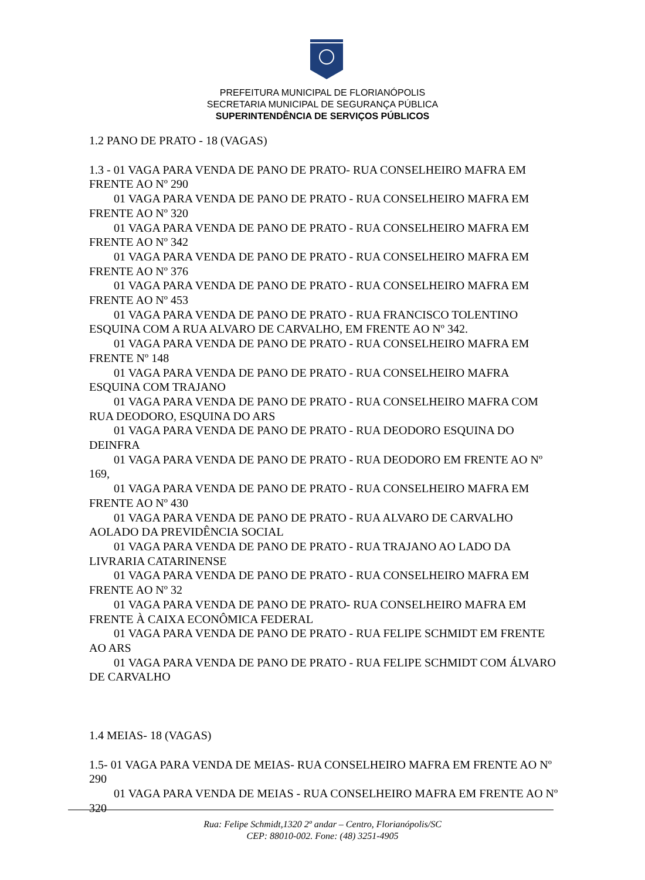PREFEITURA MUNICIPAL DE FLORIANÓPOLIS
SECRETARIA MUNICIPAL DE SEGURANÇA PÚBLICA
SUPERINTENDÊNCIA DE SERVIÇOS PÚBLICOS
1.2 PANO DE PRATO - 18 (VAGAS)
1.3 - 01 VAGA PARA VENDA DE PANO DE PRATO- RUA CONSELHEIRO MAFRA EM FRENTE AO Nº 290
01 VAGA PARA VENDA DE PANO DE PRATO - RUA CONSELHEIRO MAFRA EM FRENTE AO Nº 320
01 VAGA PARA VENDA DE PANO DE PRATO - RUA CONSELHEIRO MAFRA EM FRENTE AO Nº 342
01 VAGA PARA VENDA DE PANO DE PRATO - RUA CONSELHEIRO MAFRA EM FRENTE AO Nº 376
01 VAGA PARA VENDA DE PANO DE PRATO - RUA CONSELHEIRO MAFRA EM FRENTE AO Nº 453
01 VAGA PARA VENDA DE PANO DE PRATO - RUA FRANCISCO TOLENTINO ESQUINA COM A RUA ALVARO DE CARVALHO, EM FRENTE AO Nº 342.
01 VAGA PARA VENDA DE PANO DE PRATO - RUA CONSELHEIRO MAFRA EM FRENTE Nº 148
01 VAGA PARA VENDA DE PANO DE PRATO - RUA CONSELHEIRO MAFRA ESQUINA COM TRAJANO
01 VAGA PARA VENDA DE PANO DE PRATO - RUA CONSELHEIRO MAFRA COM RUA DEODORO, ESQUINA DO ARS
01 VAGA PARA VENDA DE PANO DE PRATO - RUA DEODORO ESQUINA DO DEINFRA
01 VAGA PARA VENDA DE PANO DE PRATO - RUA DEODORO EM FRENTE AO Nº 169,
01 VAGA PARA VENDA DE PANO DE PRATO - RUA CONSELHEIRO MAFRA EM FRENTE AO Nº 430
01 VAGA PARA VENDA DE PANO DE PRATO - RUA ALVARO DE CARVALHO AOLADO DA PREVIDÊNCIA SOCIAL
01 VAGA PARA VENDA DE PANO DE PRATO - RUA TRAJANO AO LADO DA LIVRARIA CATARINENSE
01 VAGA PARA VENDA DE PANO DE PRATO - RUA CONSELHEIRO MAFRA EM FRENTE AO Nº 32
01 VAGA PARA VENDA DE PANO DE PRATO- RUA CONSELHEIRO MAFRA EM FRENTE À CAIXA ECONÔMICA FEDERAL
01 VAGA PARA VENDA DE PANO DE PRATO - RUA FELIPE SCHMIDT EM FRENTE AO ARS
01 VAGA PARA VENDA DE PANO DE PRATO - RUA FELIPE SCHMIDT COM ÁLVARO DE CARVALHO
1.4 MEIAS- 18 (VAGAS)
1.5- 01 VAGA PARA VENDA DE MEIAS- RUA CONSELHEIRO MAFRA EM FRENTE AO Nº 290
01 VAGA PARA VENDA DE MEIAS - RUA CONSELHEIRO MAFRA EM FRENTE AO Nº 320
Rua: Felipe Schmidt,1320 2º andar – Centro, Florianópolis/SC
CEP: 88010-002. Fone: (48) 3251-4905